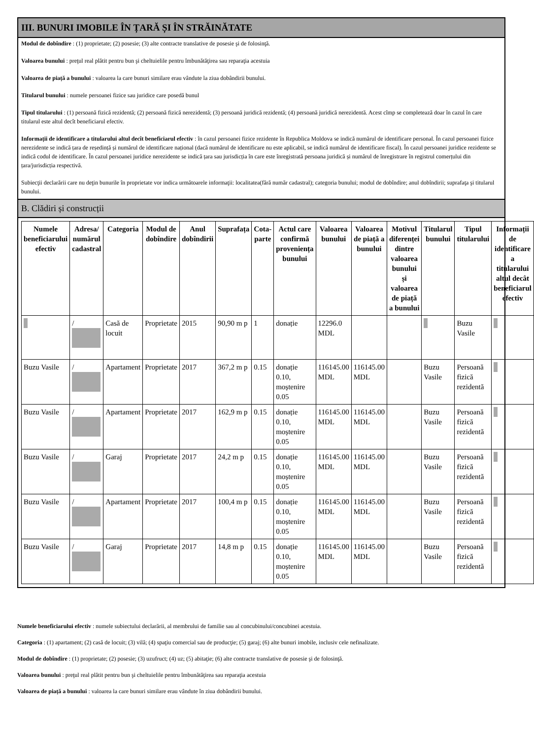III. BUNURI IMOBILE ÎN ȚARĂ ȘI ÎN STRĂINĂTATE
Modul de dobîndire : (1) proprietate; (2) posesie; (3) alte contracte translative de posesie şi de folosinţă.
Valoarea bunului : preţul real plătit pentru bun şi cheltuielile pentru îmbunătăţirea sau reparaţia acestuia
Valoarea de piață a bunului : valoarea la care bunuri similare erau vândute la ziua dobândirii bunului.
Titularul bunului : numele persoanei fizice sau juridice care posedă bunul
Tipul titularului : (1) persoană fizică rezidentă; (2) persoană fizică nerezidentă; (3) persoană juridică rezidentă; (4) persoană juridică nerezidentă. Acest cîmp se completează doar în cazul în care titularul este altul decît beneficiarul efectiv.
Informații de identificare a titularului altul decît beneficiarul efectiv : în cazul persoanei fizice rezidente în Republica Moldova se indică numărul de identificare personal. În cazul persoanei fizice nerezidente se indică țara de reședință și numărul de identificare național (dacă numărul de identificare nu este aplicabil, se indică numărul de identificare fiscal). În cazul persoanei juridice rezidente se indică codul de identificare. În cazul persoanei juridice nerezidente se indică țara sau jurisdicția în care este înregistrată persoana juridică și numărul de înregistrare în registrul comerțului din țara/jurisdicția respectivă.
Subiecţii declarării care nu deţin bunurile în proprietate vor indica următoarele informaţii: localitatea(fără număr cadastral); categoria bunului; modul de dobîndire; anul dobîndirii; suprafaţa şi titularul bunului.
B. Clădiri și construcții
| Numele beneficiarului efectiv | Adresa/ numărul cadastral | Categoria | Modul de dobîndire | Anul dobîndirii | Suprafața | Cota-parte | Actul care confirmă proveniența bunului | Valoarea bunului | Valoarea de piață a bunului | Motivul diferenței dintre valoarea bunului și valoarea de piață a bunului | Titularul bunului | Tipul titularului | Informații de identificare a titularului altul decât beneficiarul efectiv |
| --- | --- | --- | --- | --- | --- | --- | --- | --- | --- | --- | --- | --- | --- |
| | / | Casă de locuit | Proprietate | 2015 | 90,90 m p | 1 | donație | 12296.0 MDL | | | | Buzu Vasile | |
| Buzu Vasile | / | Apartament | Proprietate | 2017 | 367,2 m p | 0.15 | donație 0.10, moștenire 0.05 | 116145.00 MDL | 116145.00 MDL | | Buzu Vasile | Persoană fizică rezidentă | |
| Buzu Vasile | / | Apartament | Proprietate | 2017 | 162,9 m p | 0.15 | donație 0.10, moștenire 0.05 | 116145.00 MDL | 116145.00 MDL | | Buzu Vasile | Persoană fizică rezidentă | |
| Buzu Vasile | / | Garaj | Proprietate | 2017 | 24,2 m p | 0.15 | donație 0.10, moștenire 0.05 | 116145.00 MDL | 116145.00 MDL | | Buzu Vasile | Persoană fizică rezidentă | |
| Buzu Vasile | / | Apartament | Proprietate | 2017 | 100,4 m p | 0.15 | donație 0.10, moștenire 0.05 | 116145.00 MDL | 116145.00 MDL | | Buzu Vasile | Persoană fizică rezidentă | |
| Buzu Vasile | / | Garaj | Proprietate | 2017 | 14,8 m p | 0.15 | donație 0.10, moștenire 0.05 | 116145.00 MDL | 116145.00 MDL | | Buzu Vasile | Persoană fizică rezidentă | |
Numele beneficiarului efectiv : numele subiectului declarării, al membrului de familie sau al concubinului/concubinei acestuia.
Categoria : (1) apartament; (2) casă de locuit; (3) vilă; (4) spaţiu comercial sau de producţie; (5) garaj; (6) alte bunuri imobile, inclusiv cele nefinalizate.
Modul de dobîndire : (1) proprietate; (2) posesie; (3) uzufruct; (4) uz; (5) abitaţie; (6) alte contracte translative de posesie şi de folosinţă.
Valoarea bunului : preţul real plătit pentru bun şi cheltuielile pentru îmbunătăţirea sau reparaţia acestuia
Valoarea de piață a bunului : valoarea la care bunuri similare erau vândute în ziua dobândirii bunului.